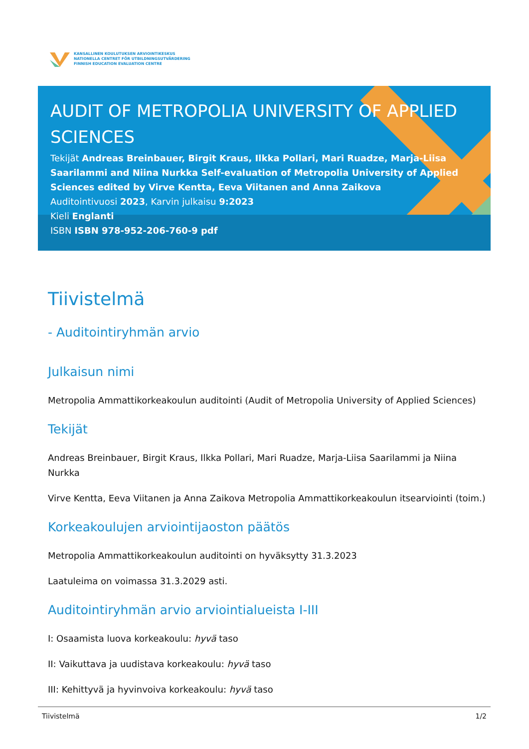KANSALLINEN KOULUTUKSEN ARVIOINTIKESKUS
NATIONELLA CENTRET FÖR UTBILDNINGSUTVÄRDERING
FINNISH EDUCATION EVALUATION CENTRE
AUDIT OF METROPOLIA UNIVERSITY OF APPLIED SCIENCES
Tekijät Andreas Breinbauer, Birgit Kraus, Ilkka Pollari, Mari Ruadze, Marja-Liisa Saarilammi and Niina Nurkka Self-evaluation of Metropolia University of Applied Sciences edited by Virve Kentta, Eeva Viitanen and Anna Zaikova
Auditointivuosi 2023, Karvin julkaisu 9:2023
Kieli Englanti
ISBN ISBN 978-952-206-760-9 pdf
Tiivistelmä
- Auditointiryhmän arvio
Julkaisun nimi
Metropolia Ammattikorkeakoulun auditointi (Audit of Metropolia University of Applied Sciences)
Tekijät
Andreas Breinbauer, Birgit Kraus, Ilkka Pollari, Mari Ruadze, Marja-Liisa Saarilammi ja Niina Nurkka
Virve Kentta, Eeva Viitanen ja Anna Zaikova Metropolia Ammattikorkeakoulun itsearviointi (toim.)
Korkeakoulujen arviointijaoston päätös
Metropolia Ammattikorkeakoulun auditointi on hyväksytty 31.3.2023
Laatuleima on voimassa 31.3.2029 asti.
Auditointiryhmän arvio arviointialueista I-III
I: Osaamista luova korkeakoulu: hyvä taso
II: Vaikuttava ja uudistava korkeakoulu: hyvä taso
III: Kehittyvä ja hyvinvoiva korkeakoulu: hyvä taso
Tiivistelmä 1/2